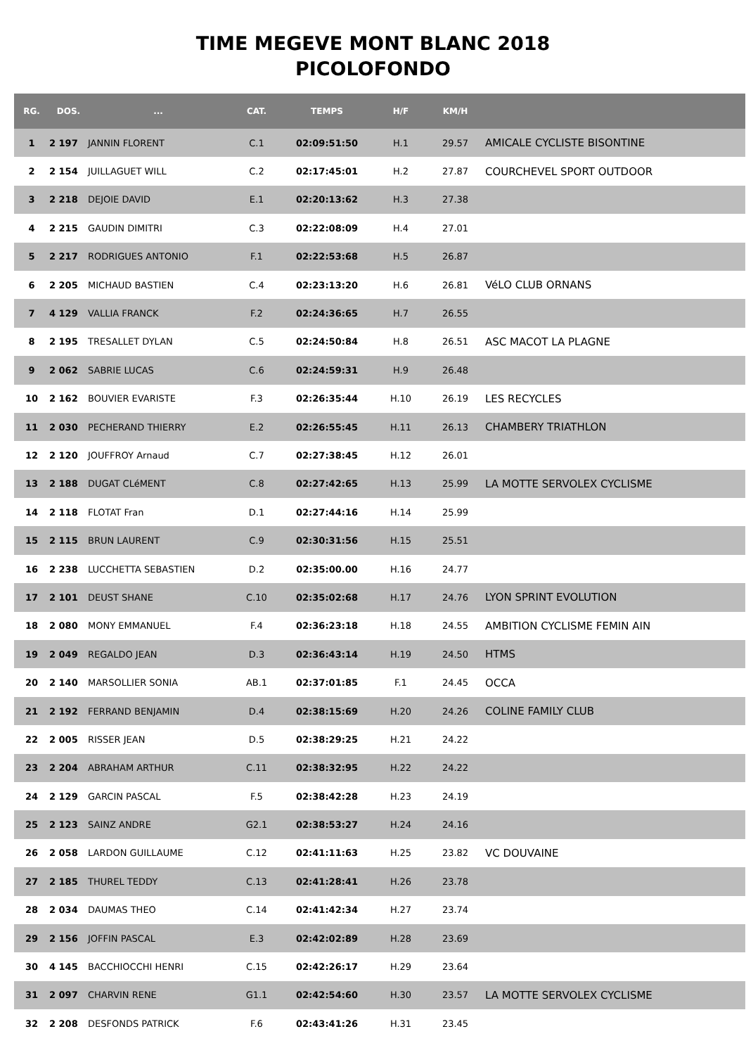TIME MEGEVE MONT BLANC 2018
PICOLOFONDO
| RG. | DOS. | ... | CAT. | TEMPS | H/F | KM/H | |
| --- | --- | --- | --- | --- | --- | --- | --- |
| 1 | 2 197 | JANNIN FLORENT | C.1 | 02:09:51:50 | H.1 | 29.57 | AMICALE CYCLISTE BISONTINE |
| 2 | 2 154 | JUILLAGUET WILL | C.2 | 02:17:45:01 | H.2 | 27.87 | COURCHEVEL SPORT OUTDOOR |
| 3 | 2 218 | DEJOIE DAVID | E.1 | 02:20:13:62 | H.3 | 27.38 | |
| 4 | 2 215 | GAUDIN DIMITRI | C.3 | 02:22:08:09 | H.4 | 27.01 | |
| 5 | 2 217 | RODRIGUES ANTONIO | F.1 | 02:22:53:68 | H.5 | 26.87 | |
| 6 | 2 205 | MICHAUD BASTIEN | C.4 | 02:23:13:20 | H.6 | 26.81 | VéLO CLUB ORNANS |
| 7 | 4 129 | VALLIA FRANCK | F.2 | 02:24:36:65 | H.7 | 26.55 | |
| 8 | 2 195 | TRESALLET DYLAN | C.5 | 02:24:50:84 | H.8 | 26.51 | ASC MACOT LA PLAGNE |
| 9 | 2 062 | SABRIE LUCAS | C.6 | 02:24:59:31 | H.9 | 26.48 | |
| 10 | 2 162 | BOUVIER EVARISTE | F.3 | 02:26:35:44 | H.10 | 26.19 | LES RECYCLES |
| 11 | 2 030 | PECHERAND THIERRY | E.2 | 02:26:55:45 | H.11 | 26.13 | CHAMBERY TRIATHLON |
| 12 | 2 120 | JOUFFROY Arnaud | C.7 | 02:27:38:45 | H.12 | 26.01 | |
| 13 | 2 188 | DUGAT CLéMENT | C.8 | 02:27:42:65 | H.13 | 25.99 | LA MOTTE SERVOLEX CYCLISME |
| 14 | 2 118 | FLOTAT Fran | D.1 | 02:27:44:16 | H.14 | 25.99 | |
| 15 | 2 115 | BRUN LAURENT | C.9 | 02:30:31:56 | H.15 | 25.51 | |
| 16 | 2 238 | LUCCHETTA SEBASTIEN | D.2 | 02:35:00.00 | H.16 | 24.77 | |
| 17 | 2 101 | DEUST SHANE | C.10 | 02:35:02:68 | H.17 | 24.76 | LYON SPRINT EVOLUTION |
| 18 | 2 080 | MONY EMMANUEL | F.4 | 02:36:23:18 | H.18 | 24.55 | AMBITION CYCLISME FEMIN AIN |
| 19 | 2 049 | REGALDO JEAN | D.3 | 02:36:43:14 | H.19 | 24.50 | HTMS |
| 20 | 2 140 | MARSOLLIER SONIA | AB.1 | 02:37:01:85 | F.1 | 24.45 | OCCA |
| 21 | 2 192 | FERRAND BENJAMIN | D.4 | 02:38:15:69 | H.20 | 24.26 | COLINE FAMILY CLUB |
| 22 | 2 005 | RISSER JEAN | D.5 | 02:38:29:25 | H.21 | 24.22 | |
| 23 | 2 204 | ABRAHAM ARTHUR | C.11 | 02:38:32:95 | H.22 | 24.22 | |
| 24 | 2 129 | GARCIN PASCAL | F.5 | 02:38:42:28 | H.23 | 24.19 | |
| 25 | 2 123 | SAINZ ANDRE | G2.1 | 02:38:53:27 | H.24 | 24.16 | |
| 26 | 2 058 | LARDON GUILLAUME | C.12 | 02:41:11:63 | H.25 | 23.82 | VC DOUVAINE |
| 27 | 2 185 | THUREL TEDDY | C.13 | 02:41:28:41 | H.26 | 23.78 | |
| 28 | 2 034 | DAUMAS THEO | C.14 | 02:41:42:34 | H.27 | 23.74 | |
| 29 | 2 156 | JOFFIN PASCAL | E.3 | 02:42:02:89 | H.28 | 23.69 | |
| 30 | 4 145 | BACCHIOCCHI HENRI | C.15 | 02:42:26:17 | H.29 | 23.64 | |
| 31 | 2 097 | CHARVIN RENE | G1.1 | 02:42:54:60 | H.30 | 23.57 | LA MOTTE SERVOLEX CYCLISME |
| 32 | 2 208 | DESFONDS PATRICK | F.6 | 02:43:41:26 | H.31 | 23.45 | |